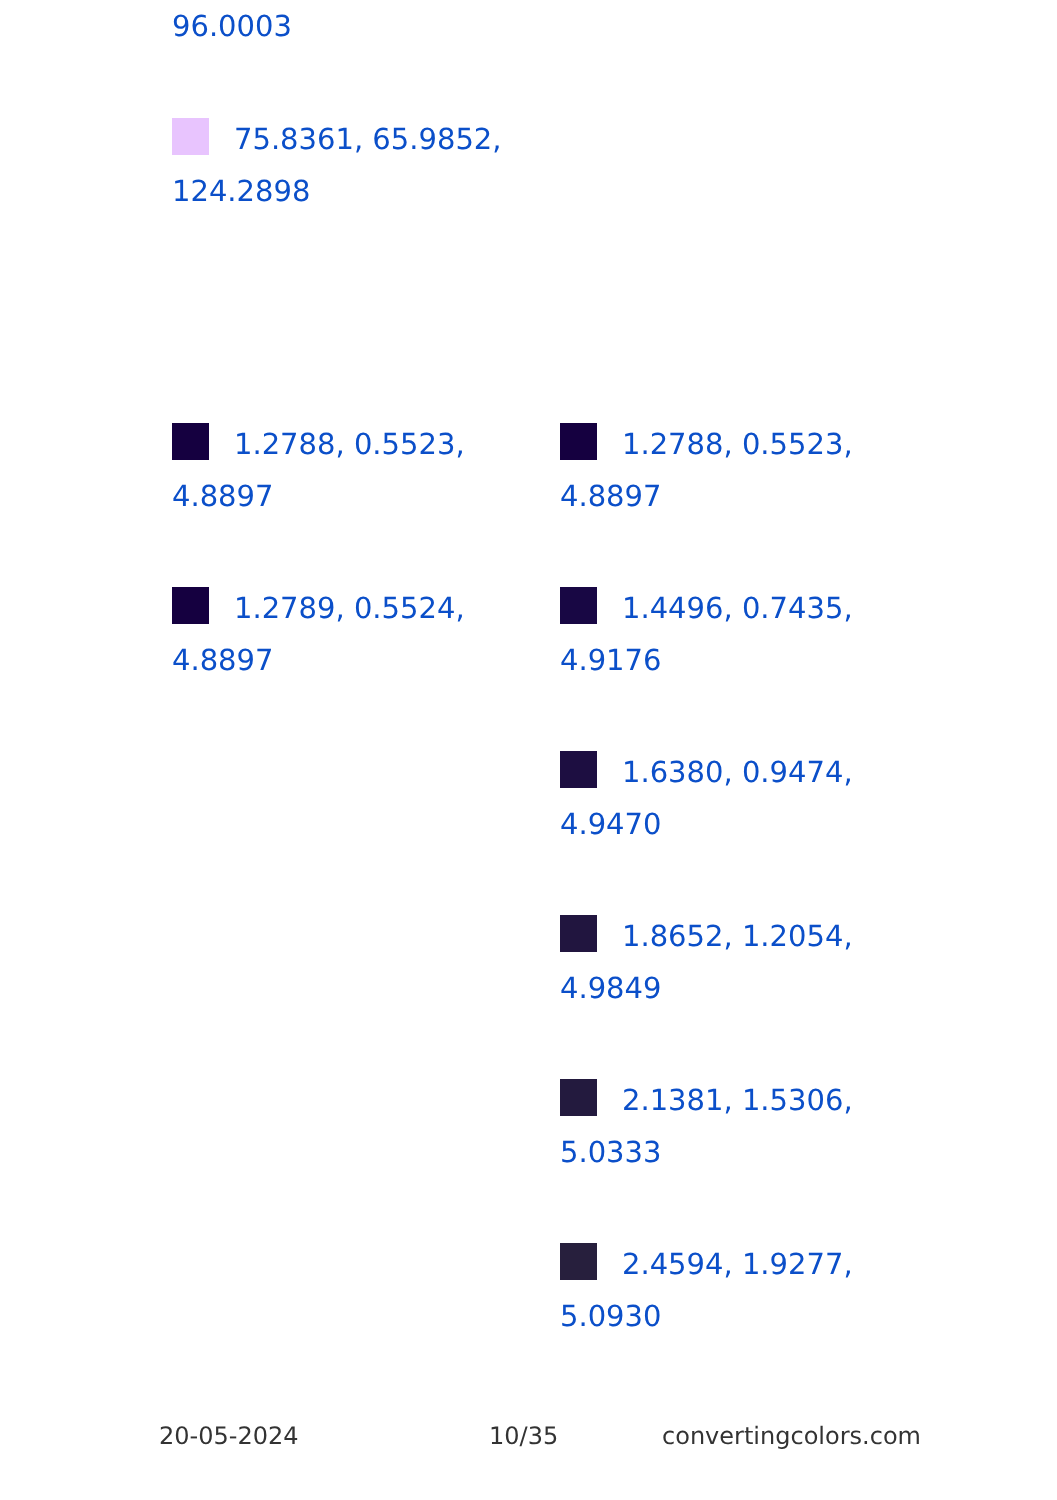96.0003
75.8361, 65.9852, 124.2898
1.2788, 0.5523, 4.8897
1.2788, 0.5523, 4.8897
1.2789, 0.5524, 4.8897
1.4496, 0.7435, 4.9176
1.6380, 0.9474, 4.9470
1.8652, 1.2054, 4.9849
2.1381, 1.5306, 5.0333
2.4594, 1.9277, 5.0930
20-05-2024 10/35 convertingcolors.com